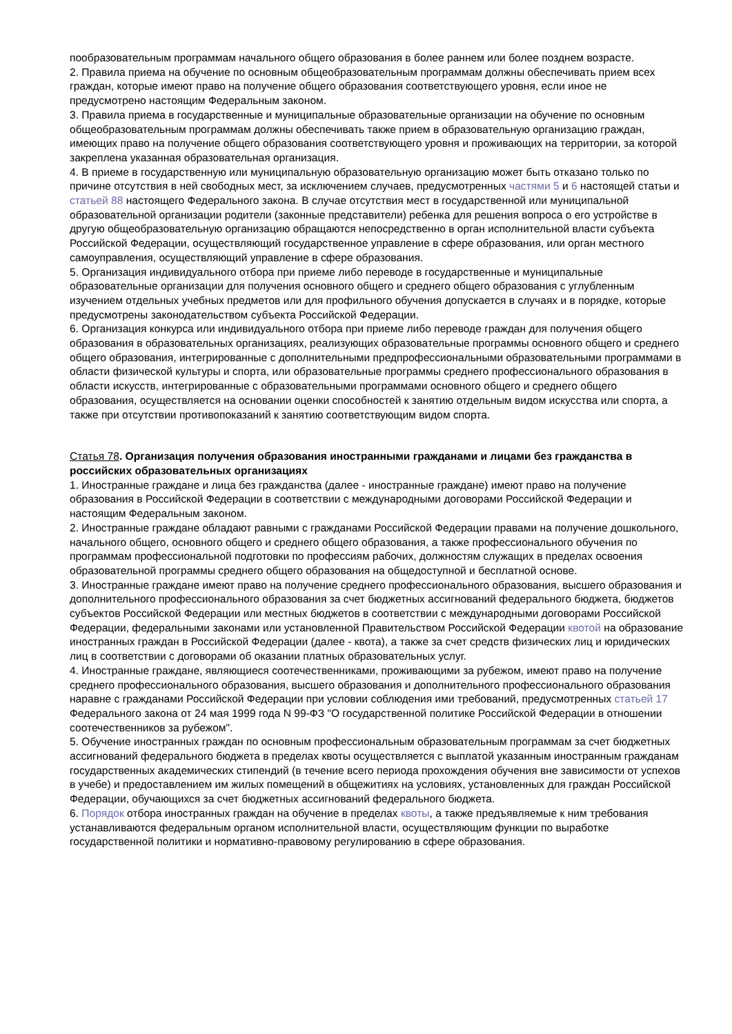пообразовательным программам начального общего образования в более раннем или более позднем возрасте.
2. Правила приема на обучение по основным общеобразовательным программам должны обеспечивать прием всех граждан, которые имеют право на получение общего образования соответствующего уровня, если иное не предусмотрено настоящим Федеральным законом.
3. Правила приема в государственные и муниципальные образовательные организации на обучение по основным общеобразовательным программам должны обеспечивать также прием в образовательную организацию граждан, имеющих право на получение общего образования соответствующего уровня и проживающих на территории, за которой закреплена указанная образовательная организация.
4. В приеме в государственную или муниципальную образовательную организацию может быть отказано только по причине отсутствия в ней свободных мест, за исключением случаев, предусмотренных частями 5 и 6 настоящей статьи и статьей 88 настоящего Федерального закона. В случае отсутствия мест в государственной или муниципальной образовательной организации родители (законные представители) ребенка для решения вопроса о его устройстве в другую общеобразовательную организацию обращаются непосредственно в орган исполнительной власти субъекта Российской Федерации, осуществляющий государственное управление в сфере образования, или орган местного самоуправления, осуществляющий управление в сфере образования.
5. Организация индивидуального отбора при приеме либо переводе в государственные и муниципальные образовательные организации для получения основного общего и среднего общего образования с углубленным изучением отдельных учебных предметов или для профильного обучения допускается в случаях и в порядке, которые предусмотрены законодательством субъекта Российской Федерации.
6. Организация конкурса или индивидуального отбора при приеме либо переводе граждан для получения общего образования в образовательных организациях, реализующих образовательные программы основного общего и среднего общего образования, интегрированные с дополнительными предпрофессиональными образовательными программами в области физической культуры и спорта, или образовательные программы среднего профессионального образования в области искусств, интегрированные с образовательными программами основного общего и среднего общего образования, осуществляется на основании оценки способностей к занятию отдельным видом искусства или спорта, а также при отсутствии противопоказаний к занятию соответствующим видом спорта.
Статья 78. Организация получения образования иностранными гражданами и лицами без гражданства в российских образовательных организациях
1. Иностранные граждане и лица без гражданства (далее - иностранные граждане) имеют право на получение образования в Российской Федерации в соответствии с международными договорами Российской Федерации и настоящим Федеральным законом.
2. Иностранные граждане обладают равными с гражданами Российской Федерации правами на получение дошкольного, начального общего, основного общего и среднего общего образования, а также профессионального обучения по программам профессиональной подготовки по профессиям рабочих, должностям служащих в пределах освоения образовательной программы среднего общего образования на общедоступной и бесплатной основе.
3. Иностранные граждане имеют право на получение среднего профессионального образования, высшего образования и дополнительного профессионального образования за счет бюджетных ассигнований федерального бюджета, бюджетов субъектов Российской Федерации или местных бюджетов в соответствии с международными договорами Российской Федерации, федеральными законами или установленной Правительством Российской Федерации квотой на образование иностранных граждан в Российской Федерации (далее - квота), а также за счет средств физических лиц и юридических лиц в соответствии с договорами об оказании платных образовательных услуг.
4. Иностранные граждане, являющиеся соотечественниками, проживающими за рубежом, имеют право на получение среднего профессионального образования, высшего образования и дополнительного профессионального образования наравне с гражданами Российской Федерации при условии соблюдения ими требований, предусмотренных статьей 17 Федерального закона от 24 мая 1999 года N 99-ФЗ "О государственной политике Российской Федерации в отношении соотечественников за рубежом".
5. Обучение иностранных граждан по основным профессиональным образовательным программам за счет бюджетных ассигнований федерального бюджета в пределах квоты осуществляется с выплатой указанным иностранным гражданам государственных академических стипендий (в течение всего периода прохождения обучения вне зависимости от успехов в учебе) и предоставлением им жилых помещений в общежитиях на условиях, установленных для граждан Российской Федерации, обучающихся за счет бюджетных ассигнований федерального бюджета.
6. Порядок отбора иностранных граждан на обучение в пределах квоты, а также предъявляемые к ним требования устанавливаются федеральным органом исполнительной власти, осуществляющим функции по выработке государственной политики и нормативно-правовому регулированию в сфере образования.